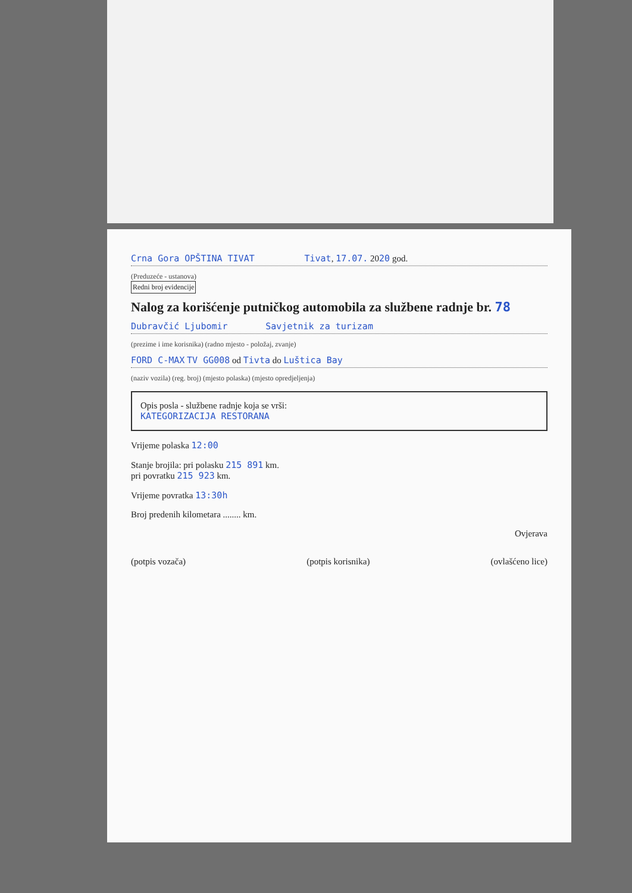Crna Gora OPŠTINA TIVAT Tivat, 17.07. 2020 god.
(Preduzeće - ustanova)
Redni broj evidencije
Nalog za korišćenje putničkog automobila za službene radnje br. 78
Dubravčić Ljubomir Savjetnik za turizam
(prezime i ime korisnika) (radno mjesto - položaj, zvanje)
FORD C-MAX TV GG008 od Tivta do Luštica Bay
(naziv vozila) (reg. broj) (mjesto polaska) (mjesto opredjeljenja)
Opis posla - službene radnje koja se vrši:
KATEGORIZACIJA RESTORANA
Vrijeme polaska 12:00
Stanje brojila: pri polasku 215 891 km.
pri povratku 215 923 km.
Vrijeme povratka 13:30h
Broj predenih kilometara ........ km.
Ovjerava
(potpis vozača) (potpis korisnika) (ovlašćeno lice)